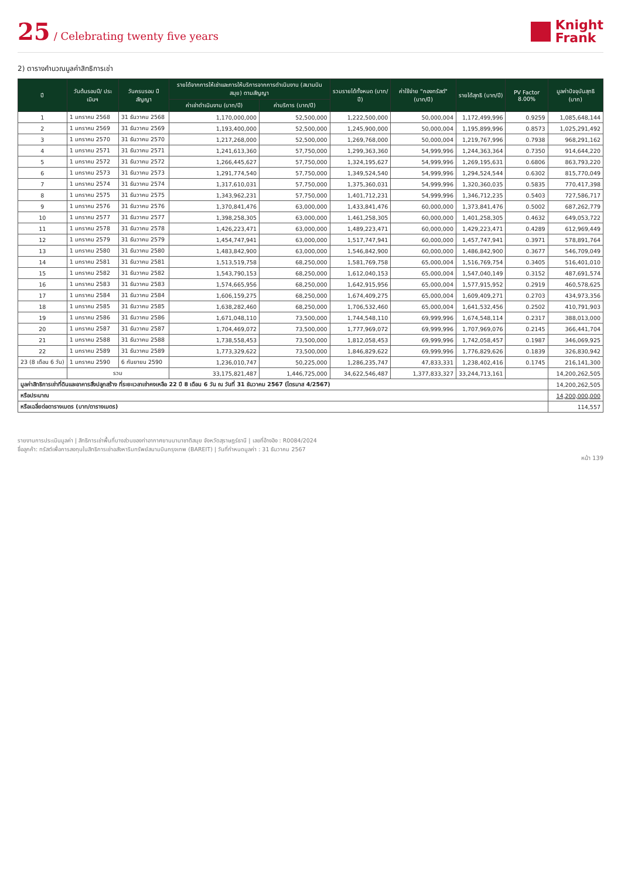25 / Celebrating twenty five years
Knight
Frank
2) ตารางคำนวณมูลค่าสิทธิการเช่า
| ปี | วันต้นรอบปี/ ประเมินฯ | วันครบรอบ ปีสัญญา | รายได้จากการให้เช่าและการให้บริการจากการดำเนินงาน (สนามบินสมุย) ตามสัญญา | | รวมรายได้ทั้งหมด (บาท/ปี) | ค่าใช้จ่าย "กองทรัสต์" (บาท/ปี) | รายได้สุทธิ (บาท/ปี) | PV Factor 8.00% | มูลค่าปัจจุบันสุทธิ (บาท) |
| --- | --- | --- | --- | --- | --- | --- | --- | --- | --- |
| | | | ค่าเช่าดำเนินงาน (บาท/ปี) | ค่าบริการ (บาท/ปี) | | | | | |
| 1 | 1 มกราคม 2568 | 31 ธันวาคม 2568 | 1,170,000,000 | 52,500,000 | 1,222,500,000 | 50,000,004 | 1,172,499,996 | 0.9259 | 1,085,648,144 |
| 2 | 1 มกราคม 2569 | 31 ธันวาคม 2569 | 1,193,400,000 | 52,500,000 | 1,245,900,000 | 50,000,004 | 1,195,899,996 | 0.8573 | 1,025,291,492 |
| 3 | 1 มกราคม 2570 | 31 ธันวาคม 2570 | 1,217,268,000 | 52,500,000 | 1,269,768,000 | 50,000,004 | 1,219,767,996 | 0.7938 | 968,291,162 |
| 4 | 1 มกราคม 2571 | 31 ธันวาคม 2571 | 1,241,613,360 | 57,750,000 | 1,299,363,360 | 54,999,996 | 1,244,363,364 | 0.7350 | 914,644,220 |
| 5 | 1 มกราคม 2572 | 31 ธันวาคม 2572 | 1,266,445,627 | 57,750,000 | 1,324,195,627 | 54,999,996 | 1,269,195,631 | 0.6806 | 863,793,220 |
| 6 | 1 มกราคม 2573 | 31 ธันวาคม 2573 | 1,291,774,540 | 57,750,000 | 1,349,524,540 | 54,999,996 | 1,294,524,544 | 0.6302 | 815,770,049 |
| 7 | 1 มกราคม 2574 | 31 ธันวาคม 2574 | 1,317,610,031 | 57,750,000 | 1,375,360,031 | 54,999,996 | 1,320,360,035 | 0.5835 | 770,417,398 |
| 8 | 1 มกราคม 2575 | 31 ธันวาคม 2575 | 1,343,962,231 | 57,750,000 | 1,401,712,231 | 54,999,996 | 1,346,712,235 | 0.5403 | 727,586,717 |
| 9 | 1 มกราคม 2576 | 31 ธันวาคม 2576 | 1,370,841,476 | 63,000,000 | 1,433,841,476 | 60,000,000 | 1,373,841,476 | 0.5002 | 687,262,779 |
| 10 | 1 มกราคม 2577 | 31 ธันวาคม 2577 | 1,398,258,305 | 63,000,000 | 1,461,258,305 | 60,000,000 | 1,401,258,305 | 0.4632 | 649,053,722 |
| 11 | 1 มกราคม 2578 | 31 ธันวาคม 2578 | 1,426,223,471 | 63,000,000 | 1,489,223,471 | 60,000,000 | 1,429,223,471 | 0.4289 | 612,969,449 |
| 12 | 1 มกราคม 2579 | 31 ธันวาคม 2579 | 1,454,747,941 | 63,000,000 | 1,517,747,941 | 60,000,000 | 1,457,747,941 | 0.3971 | 578,891,764 |
| 13 | 1 มกราคม 2580 | 31 ธันวาคม 2580 | 1,483,842,900 | 63,000,000 | 1,546,842,900 | 60,000,000 | 1,486,842,900 | 0.3677 | 546,709,049 |
| 14 | 1 มกราคม 2581 | 31 ธันวาคม 2581 | 1,513,519,758 | 68,250,000 | 1,581,769,758 | 65,000,004 | 1,516,769,754 | 0.3405 | 516,401,010 |
| 15 | 1 มกราคม 2582 | 31 ธันวาคม 2582 | 1,543,790,153 | 68,250,000 | 1,612,040,153 | 65,000,004 | 1,547,040,149 | 0.3152 | 487,691,574 |
| 16 | 1 มกราคม 2583 | 31 ธันวาคม 2583 | 1,574,665,956 | 68,250,000 | 1,642,915,956 | 65,000,004 | 1,577,915,952 | 0.2919 | 460,578,625 |
| 17 | 1 มกราคม 2584 | 31 ธันวาคม 2584 | 1,606,159,275 | 68,250,000 | 1,674,409,275 | 65,000,004 | 1,609,409,271 | 0.2703 | 434,973,356 |
| 18 | 1 มกราคม 2585 | 31 ธันวาคม 2585 | 1,638,282,460 | 68,250,000 | 1,706,532,460 | 65,000,004 | 1,641,532,456 | 0.2502 | 410,791,903 |
| 19 | 1 มกราคม 2586 | 31 ธันวาคม 2586 | 1,671,048,110 | 73,500,000 | 1,744,548,110 | 69,999,996 | 1,674,548,114 | 0.2317 | 388,013,000 |
| 20 | 1 มกราคม 2587 | 31 ธันวาคม 2587 | 1,704,469,072 | 73,500,000 | 1,777,969,072 | 69,999,996 | 1,707,969,076 | 0.2145 | 366,441,704 |
| 21 | 1 มกราคม 2588 | 31 ธันวาคม 2588 | 1,738,558,453 | 73,500,000 | 1,812,058,453 | 69,999,996 | 1,742,058,457 | 0.1987 | 346,069,925 |
| 22 | 1 มกราคม 2589 | 31 ธันวาคม 2589 | 1,773,329,622 | 73,500,000 | 1,846,829,622 | 69,999,996 | 1,776,829,626 | 0.1839 | 326,830,942 |
| 23 (8 เดือน 6 วัน) | 1 มกราคม 2590 | 6 กันยายน 2590 | 1,236,010,747 | 50,225,000 | 1,286,235,747 | 47,833,331 | 1,238,402,416 | 0.1745 | 216,141,300 |
| | รวม | | 33,175,821,487 | 1,446,725,000 | 34,622,546,487 | 1,377,833,327 | 33,244,713,161 | | 14,200,262,505 |
| มูลค่าสิทธิการเช่าที่ดินและอาคารสิ่งปลูกสร้าง ที่ระยะเวลาเช่าคงเหลือ 22 ปี 8 เดือน 6 วัน ณ วันที่ 31 ธันวาคม 2567 (ไตรมาส 4/2567) | | | | | | | | | 14,200,262,505 |
| หรือประมาณ | | | | | | | | | 14,200,000,000 |
| หรือเฉลี่ยต่อตารางเมตร (บาท/ตารางเมตร) | | | | | | | | | 114,557 |
รายงานการประเมินมูลค่า | สิทธิการเช่าพื้นที่บางส่วนของท่าอากาศยานนานาชาติสมุย จังหวัดสุราษฎร์ธานี | เลขที่อ้างอิง : R0084/2024
ชื่อลูกค้า: ทรัสต์เพื่อการลงทุนในสิทธิการเช่าอสังหาริมทรัพย์สนามบินกรุงเทพ (BAREIT) | วันที่กำหนดมูลค่า : 31 ธันวาคม 2567
หน้า 139